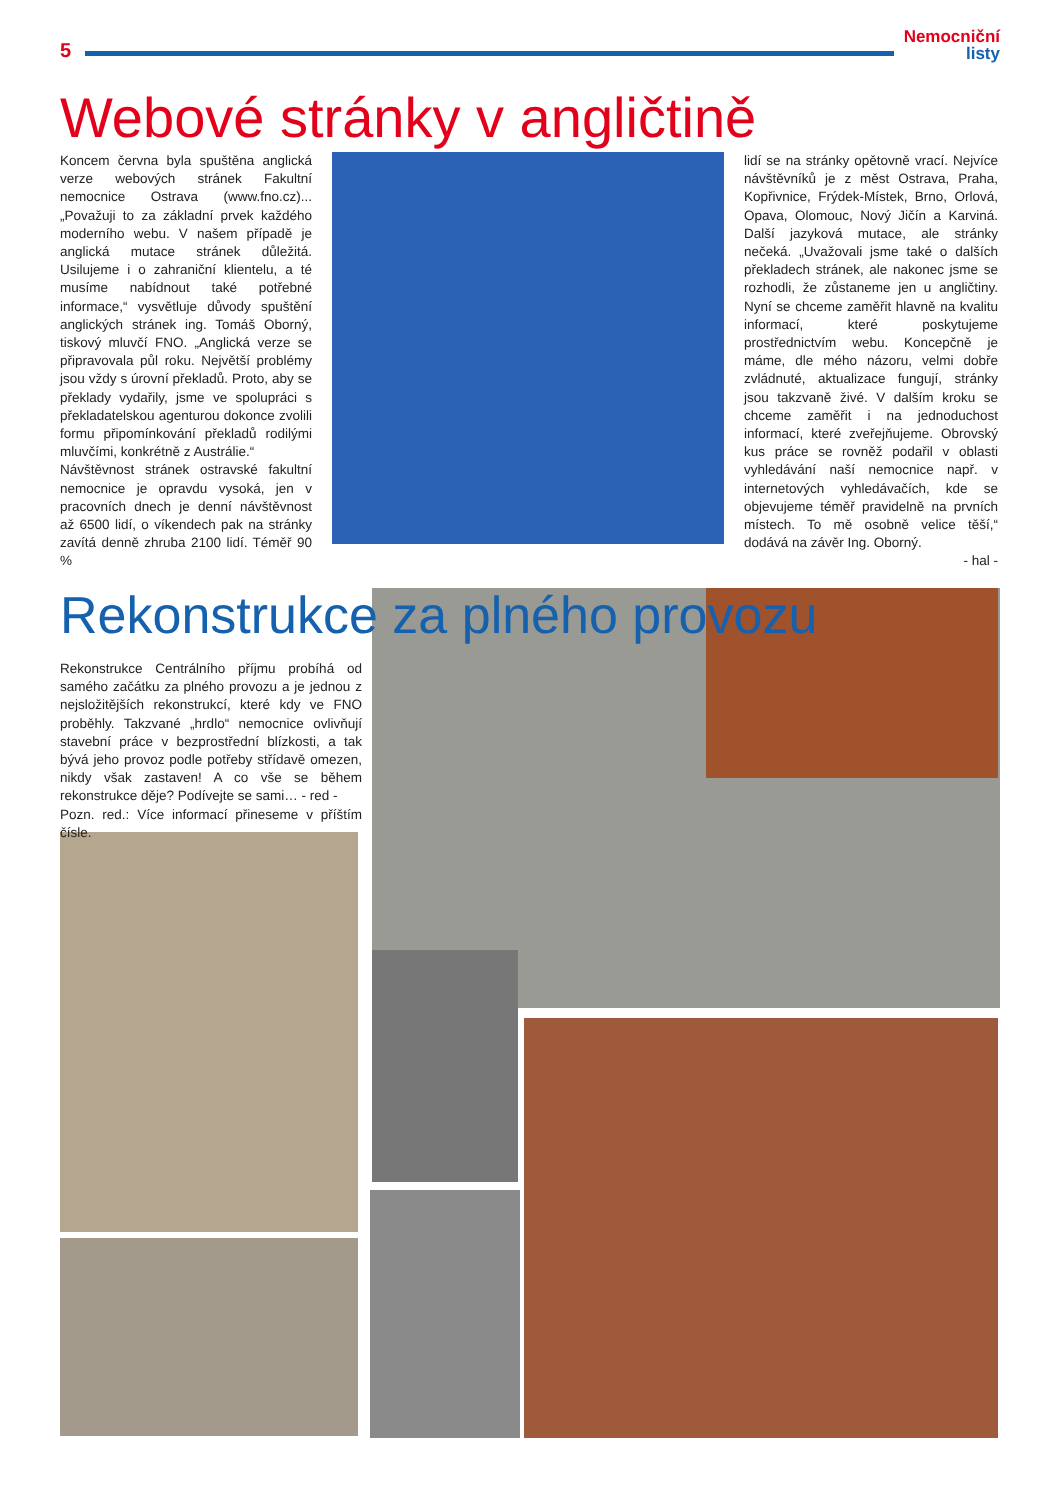5
Nemocniční
listy
Webové stránky v angličtině
Koncem června byla spuštěna anglická verze webových stránek Fakultní nemocnice Ostrava (www.fno.cz)... „Považuji to za základní prvek každého moderního webu. V našem případě je anglická mutace stránek důležitá. Usilujeme i o zahraniční klientelu, a té musíme nabídnout také potřebné informace,“ vysvětluje důvody spuštění anglických stránek ing. Tomáš Oborný, tiskový mluvčí FNO. „Anglická verze se připravovala půl roku. Největší problémy jsou vždy s úrovní překladů. Proto, aby se překlady vydařily, jsme ve spolupráci s překladatelskou agenturou dokonce zvolili formu připomínkování překladů rodilými mluvčími, konkrétně z Austrálie.“
Návštěvnost stránek ostravské fakultní nemocnice je opravdu vysoká, jen v pracovních dnech je denní návštěvnost až 6500 lidí, o víkendech pak na stránky zavítá denně zhruba 2100 lidí. Téměř 90 %
lidí se na stránky opětovně vrací. Nejvíce návštěvníků je z měst Ostrava, Praha, Kopřivnice, Frýdek-Místek, Brno, Orlová, Opava, Olomouc, Nový Jičín a Karviná. Další jazyková mutace, ale stránky nečeká. „Uvažovali jsme také o dalších překladech stránek, ale nakonec jsme se rozhodli, že zůstaneme jen u angličtiny. Nyní se chceme zaměřit hlavně na kvalitu informací, které poskytujeme prostřednictvím webu. Koncepčně je máme, dle mého názoru, velmi dobře zvládnuté, aktualizace fungují, stránky jsou takzvaně živé. V dalším kroku se chceme zaměřit i na jednoduchost informací, které zveřejňujeme. Obrovský kus práce se rovněž podařil v oblasti vyhledávání naší nemocnice např. v internetových vyhledávačích, kde se objevujeme téměř pravidelně na prvních místech. To mě osobně velice těší,“ dodává na závěr Ing. Oborný.
- hal -
Rekonstrukce za plného provozu
Rekonstrukce Centrálního příjmu probíhá od samého začátku za plného provozu a je jednou z nejsložitějších rekonstrukcí, které kdy ve FNO proběhly. Takzvané „hrdlo“ nemocnice ovlivňují stavební práce v bezprostřední blízkosti, a tak bývá jeho provoz podle potřeby střídavě omezen, nikdy však zastaven! A co vše se během rekonstrukce děje? Podívejte se sami… - red -
Pozn. red.: Více informací přineseme v příštím čísle.